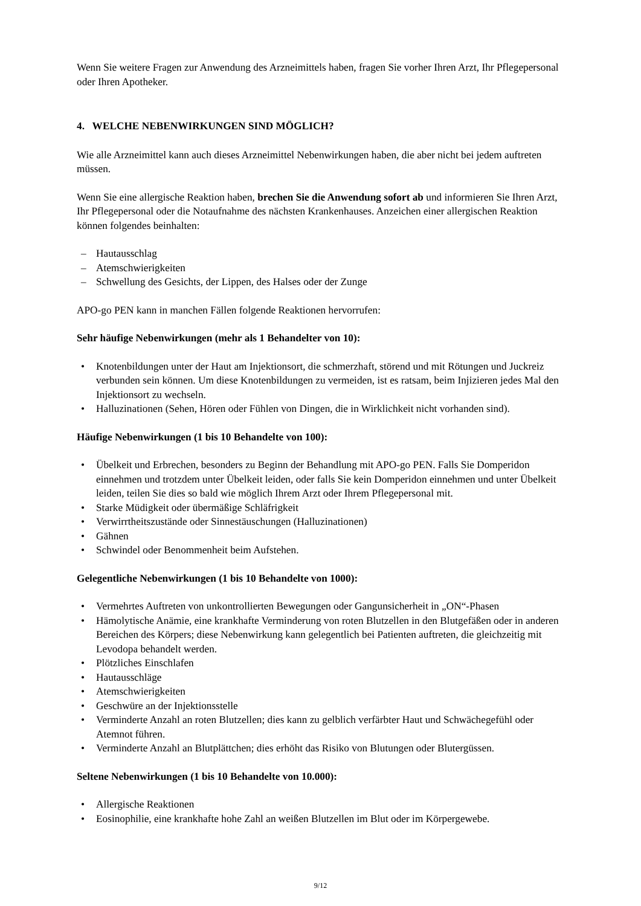Wenn Sie weitere Fragen zur Anwendung des Arzneimittels haben, fragen Sie vorher Ihren Arzt, Ihr Pflegepersonal oder Ihren Apotheker.
4. WELCHE NEBENWIRKUNGEN SIND MÖGLICH?
Wie alle Arzneimittel kann auch dieses Arzneimittel Nebenwirkungen haben, die aber nicht bei jedem auftreten müssen.
Wenn Sie eine allergische Reaktion haben, brechen Sie die Anwendung sofort ab und informieren Sie Ihren Arzt, Ihr Pflegepersonal oder die Notaufnahme des nächsten Krankenhauses. Anzeichen einer allergischen Reaktion können folgendes beinhalten:
– Hautausschlag
– Atemschwierigkeiten
– Schwellung des Gesichts, der Lippen, des Halses oder der Zunge
APO-go PEN kann in manchen Fällen folgende Reaktionen hervorrufen:
Sehr häufige Nebenwirkungen (mehr als 1 Behandelter von 10):
• Knotenbildungen unter der Haut am Injektionsort, die schmerzhaft, störend und mit Rötungen und Juckreiz verbunden sein können. Um diese Knotenbildungen zu vermeiden, ist es ratsam, beim Injizieren jedes Mal den Injektionsort zu wechseln.
• Halluzinationen (Sehen, Hören oder Fühlen von Dingen, die in Wirklichkeit nicht vorhanden sind).
Häufige Nebenwirkungen (1 bis 10 Behandelte von 100):
• Übelkeit und Erbrechen, besonders zu Beginn der Behandlung mit APO-go PEN. Falls Sie Domperidon einnehmen und trotzdem unter Übelkeit leiden, oder falls Sie kein Domperidon einnehmen und unter Übelkeit leiden, teilen Sie dies so bald wie möglich Ihrem Arzt oder Ihrem Pflegepersonal mit.
• Starke Müdigkeit oder übermäßige Schläfrigkeit
• Verwirrtheitszustände oder Sinnestäuschungen (Halluzinationen)
• Gähnen
• Schwindel oder Benommenheit beim Aufstehen.
Gelegentliche Nebenwirkungen (1 bis 10 Behandelte von 1000):
• Vermehrtes Auftreten von unkontrollierten Bewegungen oder Gangunsicherheit in „ON“-Phasen
• Hämolytische Anämie, eine krankhafte Verminderung von roten Blutzellen in den Blutgefäßen oder in anderen Bereichen des Körpers; diese Nebenwirkung kann gelegentlich bei Patienten auftreten, die gleichzeitig mit Levodopa behandelt werden.
• Plötzliches Einschlafen
• Hautausschläge
• Atemschwierigkeiten
• Geschwüre an der Injektionsstelle
• Verminderte Anzahl an roten Blutzellen; dies kann zu gelblich verfärbter Haut und Schwächegefühl oder Atemnot führen.
• Verminderte Anzahl an Blutplättchen; dies erhöht das Risiko von Blutungen oder Blutergüssen.
Seltene Nebenwirkungen (1 bis 10 Behandelte von 10.000):
• Allergische Reaktionen
• Eosinophilie, eine krankhafte hohe Zahl an weißen Blutzellen im Blut oder im Körpergewebe.
9/12